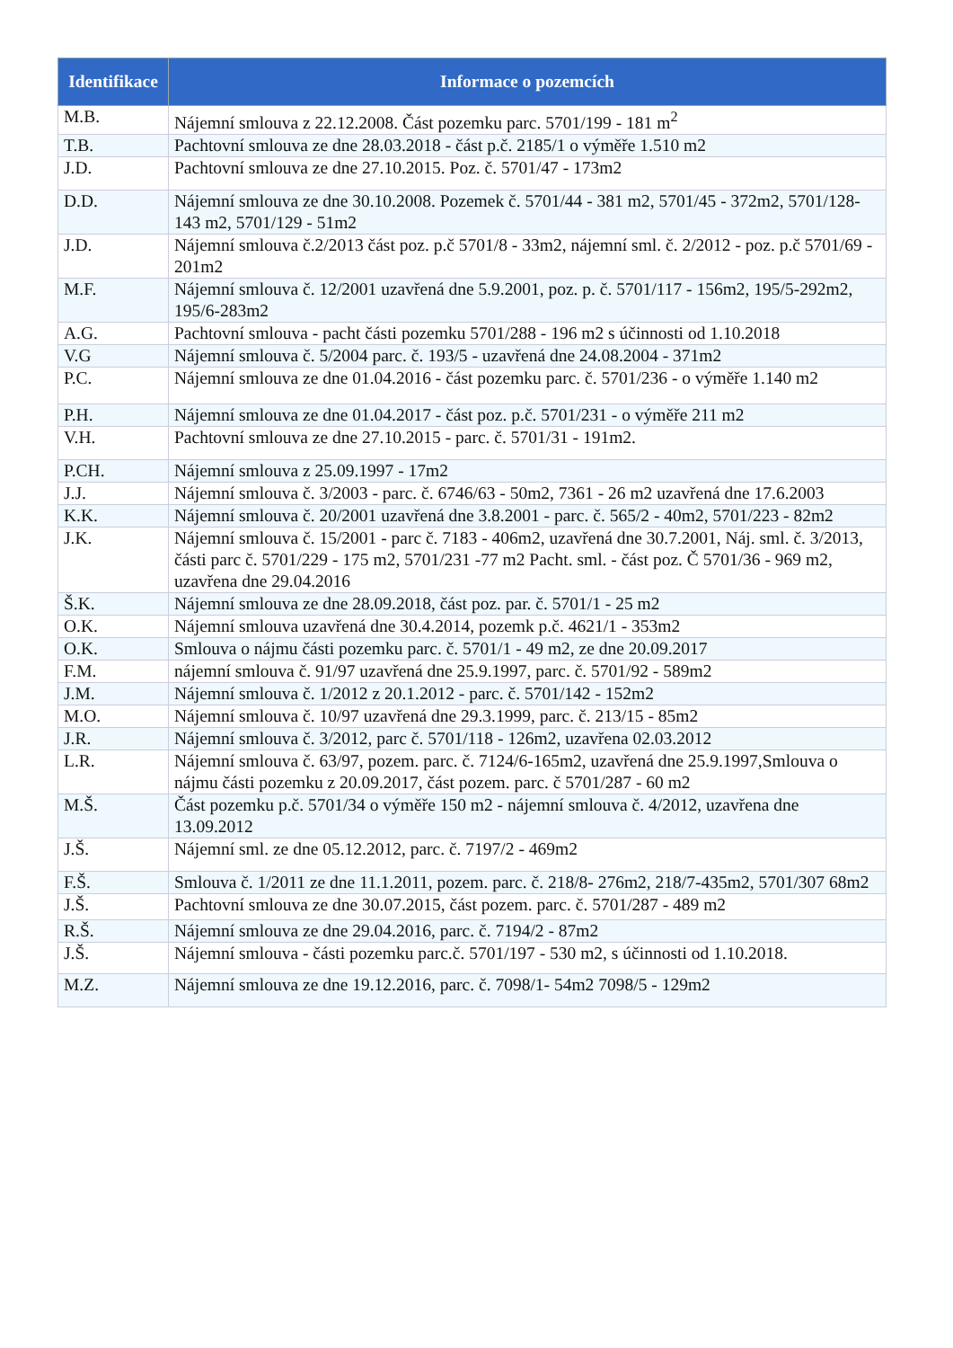| Identifikace | Informace o pozemcích |
| --- | --- |
| M.B. | Nájemní smlouva z 22.12.2008. Část pozemku parc. 5701/199 - 181 m<sup>2</sup> |
| T.B. | Pachtovní smlouva ze dne 28.03.2018 - část p.č. 2185/1 o výměře 1.510 m2 |
| J.D. | Pachtovní smlouva ze dne 27.10.2015. Poz. č. 5701/47 - 173m2 |
| D.D. | Nájemní smlouva ze dne 30.10.2008. Pozemek č. 5701/44 - 381 m2, 5701/45 - 372m2, 5701/128-143 m2, 5701/129 - 51m2 |
| J.D. | Nájemní smlouva č.2/2013 část poz. p.č 5701/8 - 33m2, nájemní sml. č. 2/2012 - poz. p.č 5701/69 - 201m2 |
| M.F. | Nájemní smlouva č. 12/2001 uzavřená dne 5.9.2001, poz. p. č. 5701/117 - 156m2, 195/5-292m2, 195/6-283m2 |
| A.G. | Pachtovní smlouva - pacht části pozemku 5701/288 - 196 m2 s účinnosti od 1.10.2018 |
| V.G | Nájemní smlouva č. 5/2004 parc. č. 193/5 - uzavřená dne 24.08.2004 - 371m2 |
| P.C. | Nájemní smlouva ze dne 01.04.2016 - část pozemku parc. č. 5701/236 - o výměře 1.140 m2 |
| P.H. | Nájemní smlouva ze dne 01.04.2017 - část poz. p.č. 5701/231 - o výměře 211 m2 |
| V.H. | Pachtovní smlouva ze dne 27.10.2015 - parc. č. 5701/31 - 191m2. |
| P.CH. | Nájemní smlouva z 25.09.1997 - 17m2 |
| J.J. | Nájemní smlouva č. 3/2003 - parc. č. 6746/63 - 50m2, 7361 - 26 m2 uzavřená dne 17.6.2003 |
| K.K. | Nájemní smlouva č. 20/2001 uzavřená dne 3.8.2001 - parc. č. 565/2 - 40m2, 5701/223 - 82m2 |
| J.K. | Nájemní smlouva č. 15/2001 - parc č. 7183 - 406m2, uzavřená dne 30.7.2001, Náj. sml. č. 3/2013, části parc č. 5701/229 - 175 m2, 5701/231 -77 m2 Pacht. sml. - část poz. Č 5701/36 - 969 m2, uzavřena dne 29.04.2016 |
| Š.K. | Nájemní smlouva ze dne 28.09.2018, část poz. par. č. 5701/1 - 25 m2 |
| O.K. | Nájemní smlouva uzavřená dne 30.4.2014, pozemk p.č. 4621/1 - 353m2 |
| O.K. | Smlouva o nájmu části pozemku parc. č. 5701/1 - 49 m2, ze dne 20.09.2017 |
| F.M. | nájemní smlouva č. 91/97 uzavřená dne 25.9.1997, parc. č. 5701/92 - 589m2 |
| J.M. | Nájemní smlouva č. 1/2012 z 20.1.2012 - parc. č. 5701/142 - 152m2 |
| M.O. | Nájemní smlouva č. 10/97 uzavřená dne 29.3.1999, parc. č. 213/15 - 85m2 |
| J.R. | Nájemní smlouva č. 3/2012, parc č. 5701/118 - 126m2, uzavřena 02.03.2012 |
| L.R. | Nájemní smlouva č. 63/97, pozem. parc. č. 7124/6-165m2, uzavřená dne 25.9.1997,Smlouva o nájmu části pozemku z 20.09.2017, část pozem. parc. č 5701/287 - 60 m2 |
| M.Š. | Část pozemku p.č. 5701/34 o výměře 150 m2 - nájemní smlouva č. 4/2012, uzavřena dne 13.09.2012 |
| J.Š. | Nájemní sml. ze dne 05.12.2012, parc. č. 7197/2 - 469m2 |
| F.Š. | Smlouva č. 1/2011 ze dne 11.1.2011, pozem. parc. č. 218/8- 276m2, 218/7-435m2, 5701/307 68m2 |
| J.Š. | Pachtovní smlouva ze dne 30.07.2015, část pozem. parc. č. 5701/287 - 489 m2 |
| R.Š. | Nájemní smlouva ze dne 29.04.2016, parc. č. 7194/2 - 87m2 |
| J.Š. | Nájemní smlouva - části pozemku parc.č. 5701/197 - 530 m2, s účinnosti od 1.10.2018. |
| M.Z. | Nájemní smlouva ze dne 19.12.2016, parc. č. 7098/1- 54m2 7098/5 - 129m2 |